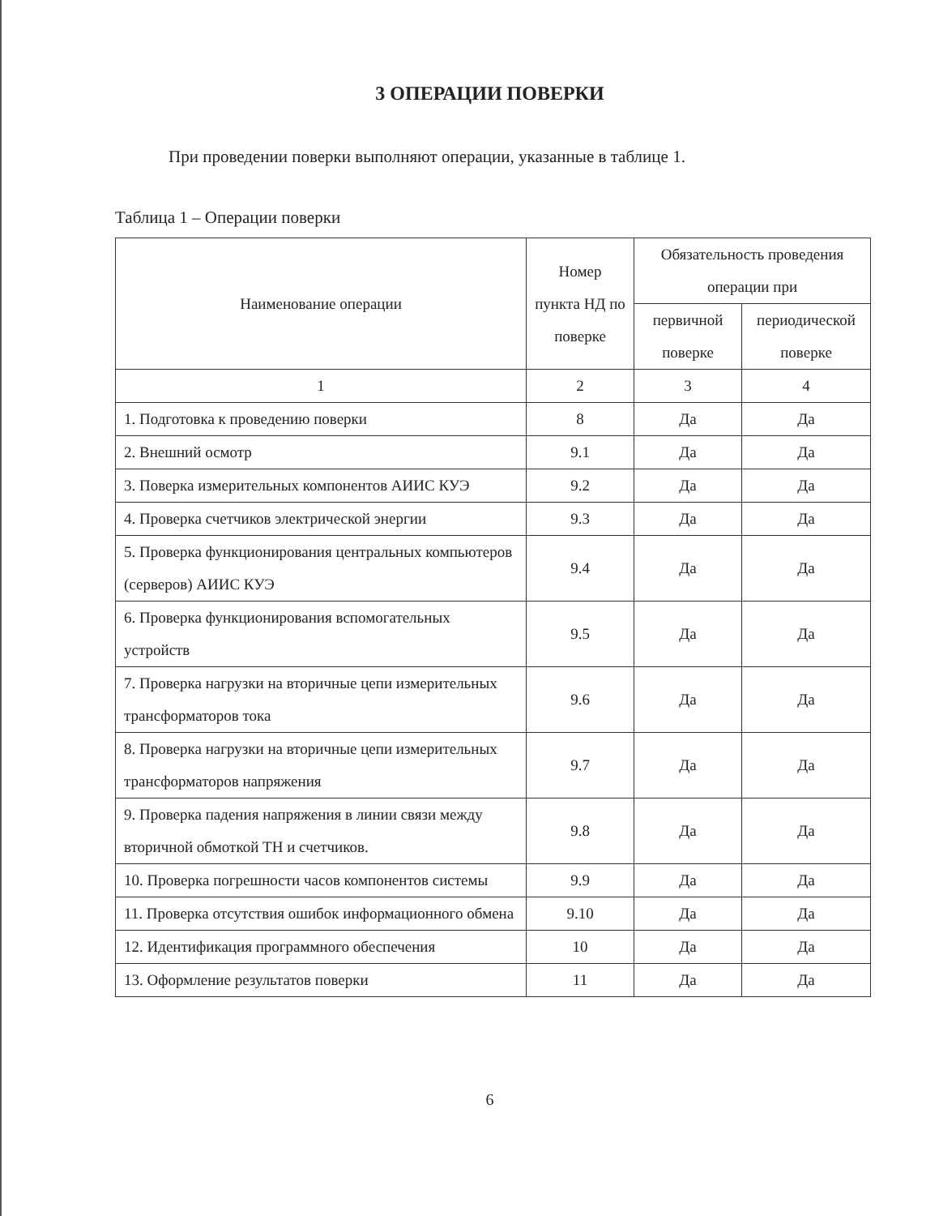3 ОПЕРАЦИИ ПОВЕРКИ
При проведении поверки выполняют операции, указанные в таблице 1.
Таблица 1 – Операции поверки
| Наименование операции | Номер пункта НД по поверке | Обязательность проведения операции при | |
| --- | --- | --- | --- |
| | | первичной поверке | периодической поверке |
| 1 | 2 | 3 | 4 |
| 1. Подготовка к проведению поверки | 8 | Да | Да |
| 2. Внешний осмотр | 9.1 | Да | Да |
| 3. Поверка измерительных компонентов АИИС КУЭ | 9.2 | Да | Да |
| 4. Проверка счетчиков электрической энергии | 9.3 | Да | Да |
| 5. Проверка функционирования центральных компьютеров (серверов) АИИС КУЭ | 9.4 | Да | Да |
| 6. Проверка функционирования вспомогательных устройств | 9.5 | Да | Да |
| 7. Проверка нагрузки на вторичные цепи измерительных трансформаторов тока | 9.6 | Да | Да |
| 8. Проверка нагрузки на вторичные цепи измерительных трансформаторов напряжения | 9.7 | Да | Да |
| 9. Проверка падения напряжения в линии связи между вторичной обмоткой ТН и счетчиков. | 9.8 | Да | Да |
| 10. Проверка погрешности часов компонентов системы | 9.9 | Да | Да |
| 11. Проверка отсутствия ошибок информационного обмена | 9.10 | Да | Да |
| 12. Идентификация программного обеспечения | 10 | Да | Да |
| 13. Оформление результатов поверки | 11 | Да | Да |
6